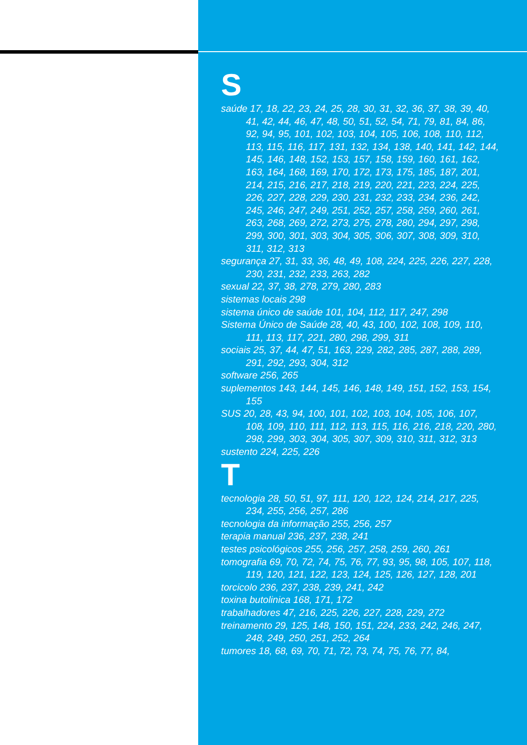S
saúde 17, 18, 22, 23, 24, 25, 28, 30, 31, 32, 36, 37, 38, 39, 40, 41, 42, 44, 46, 47, 48, 50, 51, 52, 54, 71, 79, 81, 84, 86, 92, 94, 95, 101, 102, 103, 104, 105, 106, 108, 110, 112, 113, 115, 116, 117, 131, 132, 134, 138, 140, 141, 142, 144, 145, 146, 148, 152, 153, 157, 158, 159, 160, 161, 162, 163, 164, 168, 169, 170, 172, 173, 175, 185, 187, 201, 214, 215, 216, 217, 218, 219, 220, 221, 223, 224, 225, 226, 227, 228, 229, 230, 231, 232, 233, 234, 236, 242, 245, 246, 247, 249, 251, 252, 257, 258, 259, 260, 261, 263, 268, 269, 272, 273, 275, 278, 280, 294, 297, 298, 299, 300, 301, 303, 304, 305, 306, 307, 308, 309, 310, 311, 312, 313
segurança 27, 31, 33, 36, 48, 49, 108, 224, 225, 226, 227, 228, 230, 231, 232, 233, 263, 282
sexual 22, 37, 38, 278, 279, 280, 283
sistemas locais 298
sistema único de saúde 101, 104, 112, 117, 247, 298
Sistema Único de Saúde 28, 40, 43, 100, 102, 108, 109, 110, 111, 113, 117, 221, 280, 298, 299, 311
sociais 25, 37, 44, 47, 51, 163, 229, 282, 285, 287, 288, 289, 291, 292, 293, 304, 312
software 256, 265
suplementos 143, 144, 145, 146, 148, 149, 151, 152, 153, 154, 155
SUS 20, 28, 43, 94, 100, 101, 102, 103, 104, 105, 106, 107, 108, 109, 110, 111, 112, 113, 115, 116, 216, 218, 220, 280, 298, 299, 303, 304, 305, 307, 309, 310, 311, 312, 313
sustento 224, 225, 226
T
tecnologia 28, 50, 51, 97, 111, 120, 122, 124, 214, 217, 225, 234, 255, 256, 257, 286
tecnologia da informação 255, 256, 257
terapia manual 236, 237, 238, 241
testes psicológicos 255, 256, 257, 258, 259, 260, 261
tomografia 69, 70, 72, 74, 75, 76, 77, 93, 95, 98, 105, 107, 118, 119, 120, 121, 122, 123, 124, 125, 126, 127, 128, 201
torcicolo 236, 237, 238, 239, 241, 242
toxina butolinica 168, 171, 172
trabalhadores 47, 216, 225, 226, 227, 228, 229, 272
treinamento 29, 125, 148, 150, 151, 224, 233, 242, 246, 247, 248, 249, 250, 251, 252, 264
tumores 18, 68, 69, 70, 71, 72, 73, 74, 75, 76, 77, 84,